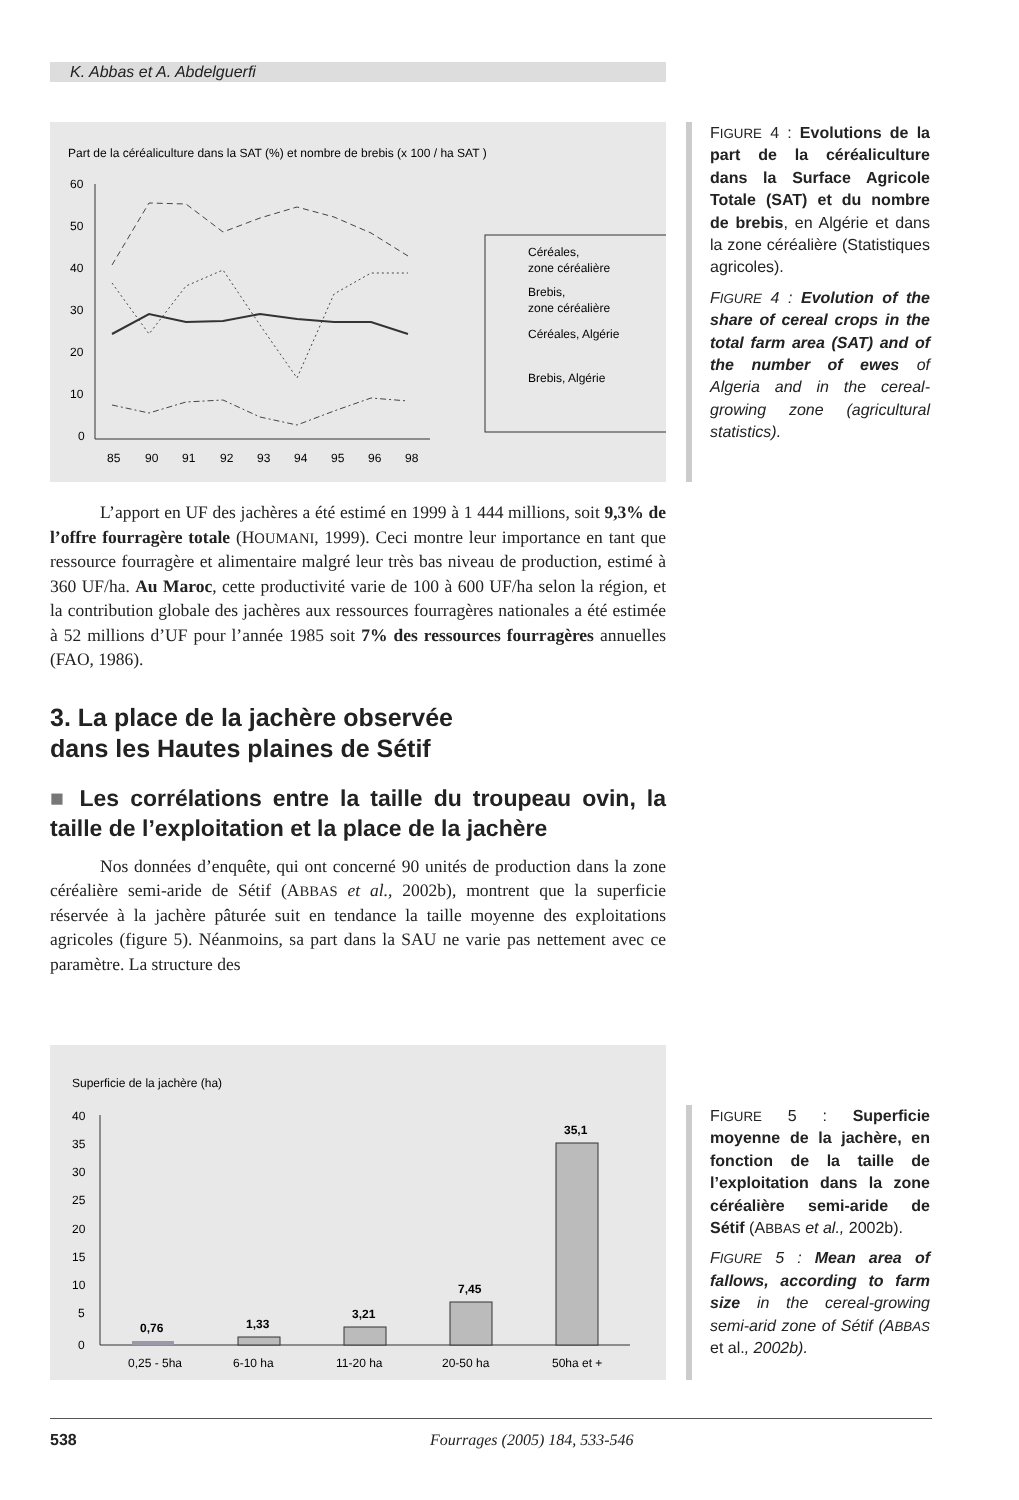K. Abbas et A. Abdelguerfi
Part de la céréaliculture dans la SAT (%) et nombre de brebis (x 100 / ha SAT )
60
50
40
30
20
10
0
85
90
91
92
93
94
95
96
98
Céréales,
zone céréalière
Brebis,
zone céréalière
Céréales, Algérie
Brebis, Algérie
FIGURE 4 : Evolutions de la part de la céréaliculture dans la Surface Agricole Totale (SAT) et du nombre de brebis, en Algérie et dans la zone céréalière (Statistiques agricoles).
FIGURE 4 : Evolution of the share of cereal crops in the total farm area (SAT) and of the number of ewes of Algeria and in the cereal-growing zone (agricultural statistics).
L’apport en UF des jachères a été estimé en 1999 à 1 444 millions, soit 9,3% de l’offre fourragère totale (HOUMANI, 1999). Ceci montre leur importance en tant que ressource fourragère et alimentaire malgré leur très bas niveau de production, estimé à 360 UF/ha. Au Maroc, cette productivité varie de 100 à 600 UF/ha selon la région, et la contribution globale des jachères aux ressources fourragères nationales a été estimée à 52 millions d’UF pour l’année 1985 soit 7% des ressources fourragères annuelles (FAO, 1986).
3. La place de la jachère observée
dans les Hautes plaines de Sétif
■ Les corrélations entre la taille du troupeau ovin, la taille de l’exploitation et la place de la jachère
Nos données d’enquête, qui ont concerné 90 unités de production dans la zone céréalière semi-aride de Sétif (ABBAS et al., 2002b), montrent que la superficie réservée à la jachère pâturée suit en tendance la taille moyenne des exploitations agricoles (figure 5). Néanmoins, sa part dans la SAU ne varie pas nettement avec ce paramètre. La structure des
Superficie de la jachère (ha)
40
35
30
25
20
15
10
5
0
0,76
1,33
3,21
7,45
35,1
0,25 - 5ha
6-10 ha
11-20 ha
20-50 ha
50ha et +
FIGURE 5 : Superficie moyenne de la jachère, en fonction de la taille de l’exploitation dans la zone céréalière semi-aride de Sétif (ABBAS et al., 2002b).
FIGURE 5 : Mean area of fallows, according to farm size in the cereal-growing semi-arid zone of Sétif (ABBAS et al., 2002b).
538 Fourrages (2005) 184, 533-546